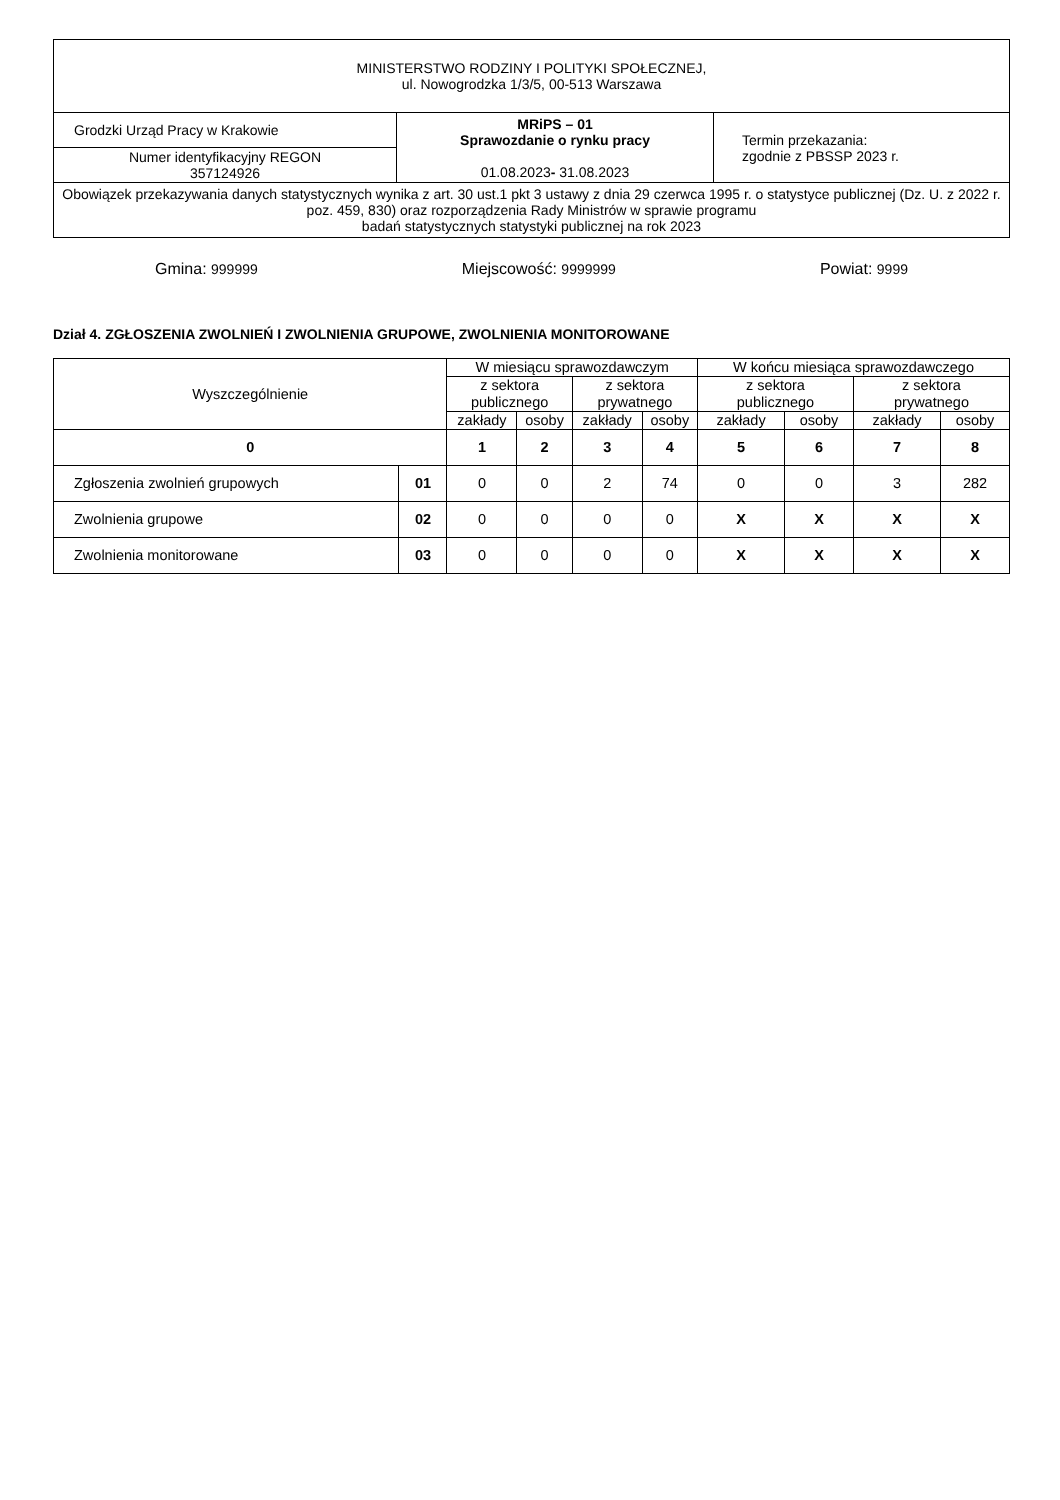| MINISTERSTWO RODZINY I POLITYKI SPOŁECZNEJ, ul. Nowogrodzka 1/3/5, 00-513 Warszawa | | |
| Grodzki Urząd Pracy w Krakowie | MRiPS – 01 Sprawozdanie o rynku pracy 01.08.2023 - 31.08.2023 | Termin przekazania: zgodnie z PBSSP 2023 r. |
| Numer identyfikacyjny REGON 357124926 | | |
| Obowiązek przekazywania danych statystycznych wynika z art. 30 ust.1 pkt 3 ustawy z dnia 29 czerwca 1995 r. o statystyce publicznej (Dz. U. z 2022 r. poz. 459, 830) oraz rozporządzenia Rady Ministrów w sprawie programu badań statystycznych statystyki publicznej na rok 2023 | | |
Gmina: 999999 Miejscowość: 9999999 Powiat: 9999
Dział 4. ZGŁOSZENIA ZWOLNIEŃ I ZWOLNIENIA GRUPOWE, ZWOLNIENIA MONITOROWANE
| Wyszczególnienie | | W miesiącu sprawozdawczym | | | | W końcu miesiąca sprawozdawczego | | | |
| --- | --- | --- | --- | --- | --- | --- | --- | --- | --- |
| | | z sektora publicznego | | z sektora prywatnego | | z sektora publicznego | | z sektora prywatnego | |
| | | zakłady | osoby | zakłady | osoby | zakłady | osoby | zakłady | osoby |
| 0 | | 1 | 2 | 3 | 4 | 5 | 6 | 7 | 8 |
| Zgłoszenia zwolnień grupowych | 01 | 0 | 0 | 2 | 74 | 0 | 0 | 3 | 282 |
| Zwolnienia grupowe | 02 | 0 | 0 | 0 | 0 | X | X | X | X |
| Zwolnienia monitorowane | 03 | 0 | 0 | 0 | 0 | X | X | X | X |